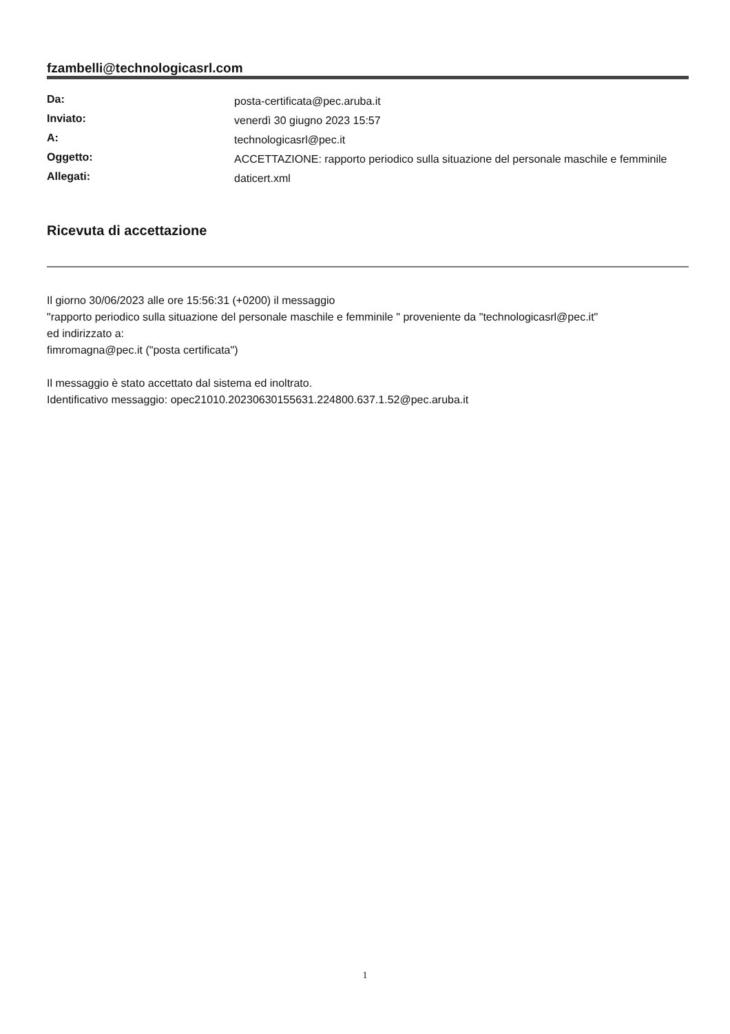fzambelli@technologicasrl.com
| Da: | posta-certificata@pec.aruba.it |
| Inviato: | venerdì 30 giugno 2023 15:57 |
| A: | technologicasrl@pec.it |
| Oggetto: | ACCETTAZIONE: rapporto periodico sulla situazione del personale maschile e femminile |
| Allegati: | daticert.xml |
Ricevuta di accettazione
Il giorno 30/06/2023 alle ore 15:56:31 (+0200) il messaggio
"rapporto periodico sulla situazione del personale maschile e femminile " proveniente da "technologicasrl@pec.it"
ed indirizzato a:
fimromagna@pec.it ("posta certificata")
Il messaggio è stato accettato dal sistema ed inoltrato.
Identificativo messaggio: opec21010.20230630155631.224800.637.1.52@pec.aruba.it
1